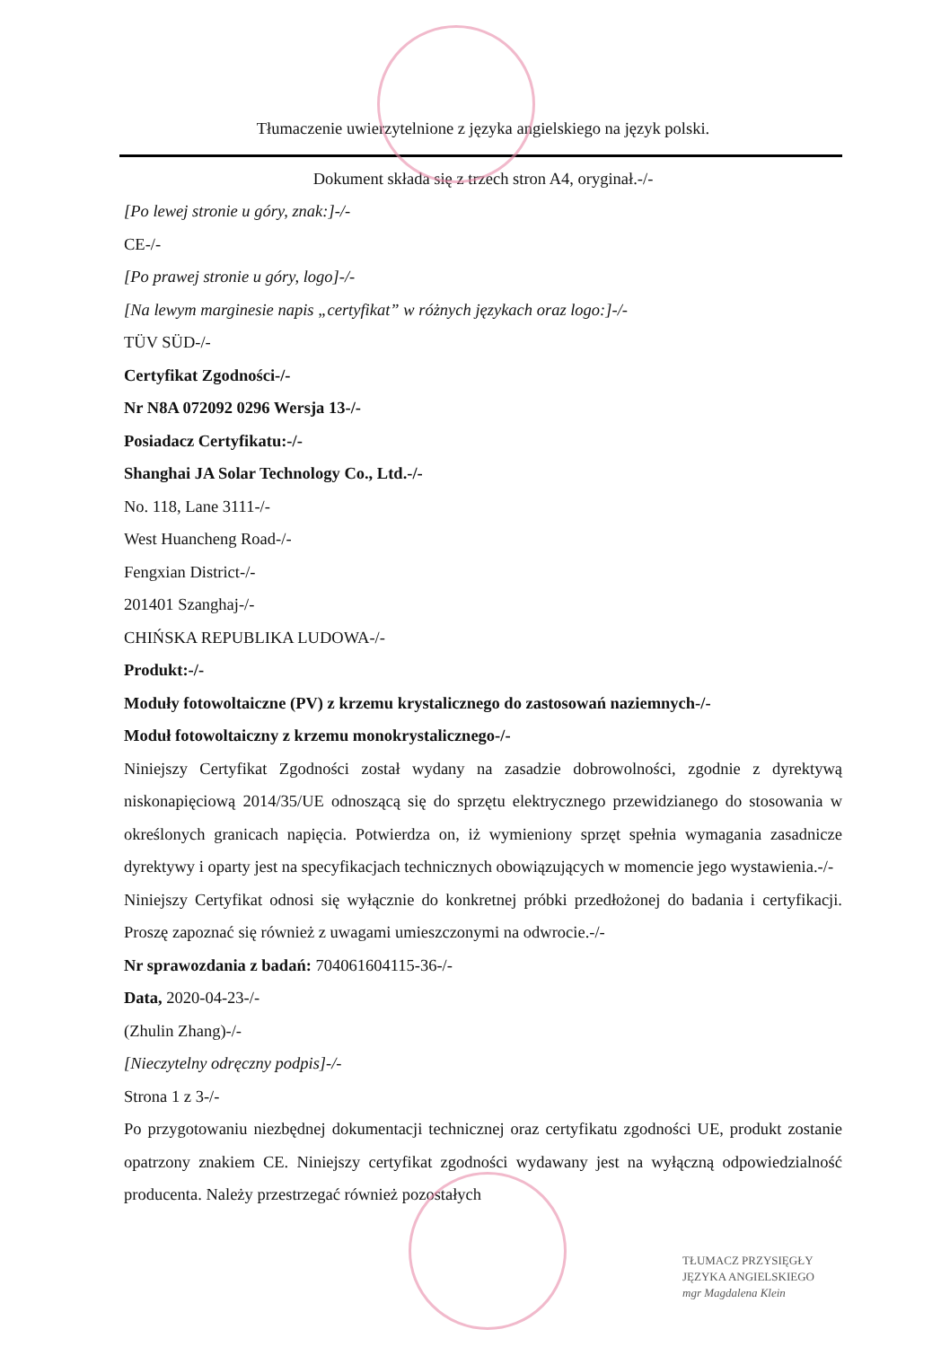Tłumaczenie uwierzytelnione z języka angielskiego na język polski.
Dokument składa się z trzech stron A4, oryginał.-/-
[Po lewej stronie u góry, znak:]-/-
CE-/-
[Po prawej stronie u góry, logo]-/-
[Na lewym marginesie napis „certyfikat” w różnych językach oraz logo:]-/-
TÜV SÜD-/-
Certyfikat Zgodności-/-
Nr N8A 072092 0296 Wersja 13-/-
Posiadacz Certyfikatu:-/-
Shanghai JA Solar Technology Co., Ltd.-/-
No. 118, Lane 3111-/-
West Huancheng Road-/-
Fengxian District-/-
201401 Szanghaj-/-
CHIŃSKA REPUBLIKA LUDOWA-/-
Produkt:-/-
Moduły fotowoltaiczne (PV) z krzemu krystalicznego do zastosowań naziemnych-/-
Moduł fotowoltaiczny z krzemu monokrystalicznego-/-
Niniejszy Certyfikat Zgodności został wydany na zasadzie dobrowolności, zgodnie z dyrektywą niskonapięciową 2014/35/UE odnoszącą się do sprzętu elektrycznego przewidzianego do stosowania w określonych granicach napięcia. Potwierdza on, iż wymieniony sprzęt spełnia wymagania zasadnicze dyrektywy i oparty jest na specyfikacjach technicznych obowiązujących w momencie jego wystawienia.-/-
Niniejszy Certyfikat odnosi się wyłącznie do konkretnej próbki przedłożonej do badania i certyfikacji. Proszę zapoznać się również z uwagami umieszczonymi na odwrocie.-/-
Nr sprawozdania z badań: 704061604115-36-/-
Data, 2020-04-23-/-
(Zhulin Zhang)-/-
[Nieczytelny odręczny podpis]-/-
Strona 1 z 3-/-
Po przygotowaniu niezbędnej dokumentacji technicznej oraz certyfikatu zgodności UE, produkt zostanie opatrzony znakiem CE. Niniejszy certyfikat zgodności wydawany jest na wyłączną odpowiedzialność producenta. Należy przestrzegać również pozostałych
TŁUMACZ PRZYSIĘGŁY
JĘZYKA ANGIELSKIEGO
mgr Magdalena Klein